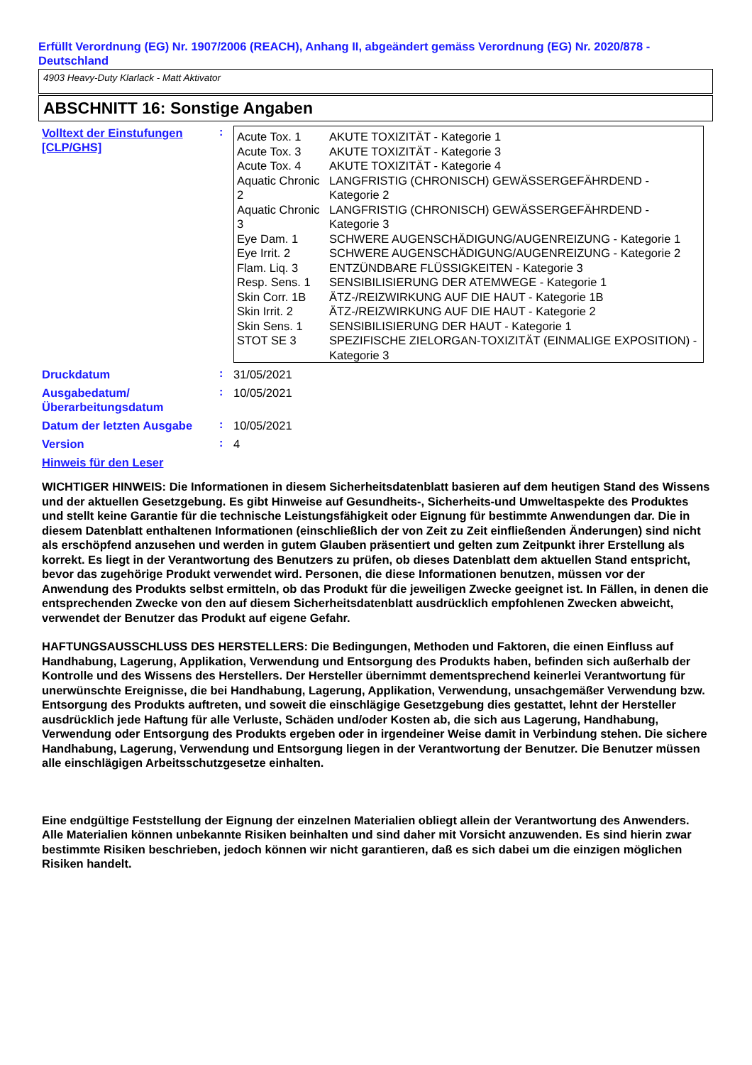Erfüllt Verordnung (EG) Nr. 1907/2006 (REACH), Anhang II, abgeändert gemäss Verordnung (EG) Nr. 2020/878 - Deutschland
4903 Heavy-Duty Klarlack - Matt Aktivator
ABSCHNITT 16: Sonstige Angaben
Volltext der Einstufungen [CLP/GHS]
:
| Acute Tox. 1 | AKUTE TOXIZITÄT - Kategorie 1 |
| Acute Tox. 3 | AKUTE TOXIZITÄT - Kategorie 3 |
| Acute Tox. 4 | AKUTE TOXIZITÄT - Kategorie 4 |
| Aquatic Chronic 2 | LANGFRISTIG (CHRONISCH) GEWÄSSERGEFÄHRDEND - Kategorie 2 |
| Aquatic Chronic 3 | LANGFRISTIG (CHRONISCH) GEWÄSSERGEFÄHRDEND - Kategorie 3 |
| Eye Dam. 1 | SCHWERE AUGENSCHÄDIGUNG/AUGENREIZUNG - Kategorie 1 |
| Eye Irrit. 2 | SCHWERE AUGENSCHÄDIGUNG/AUGENREIZUNG - Kategorie 2 |
| Flam. Liq. 3 | ENTZÜNDBARE FLÜSSIGKEITEN - Kategorie 3 |
| Resp. Sens. 1 | SENSIBILISIERUNG DER ATEMWEGE - Kategorie 1 |
| Skin Corr. 1B | ÄTZ-/REIZWIRKUNG AUF DIE HAUT - Kategorie 1B |
| Skin Irrit. 2 | ÄTZ-/REIZWIRKUNG AUF DIE HAUT - Kategorie 2 |
| Skin Sens. 1 | SENSIBILISIERUNG DER HAUT - Kategorie 1 |
| STOT SE 3 | SPEZIFISCHE ZIELORGAN-TOXIZITÄT (EINMALIGE EXPOSITION) - Kategorie 3 |
Druckdatum
:
31/05/2021
Ausgabedatum/ Überarbeitungsdatum
:
10/05/2021
Datum der letzten Ausgabe
:
10/05/2021
Version
:
4
Hinweis für den Leser
WICHTIGER HINWEIS: Die Informationen in diesem Sicherheitsdatenblatt basieren auf dem heutigen Stand des Wissens und der aktuellen Gesetzgebung. Es gibt Hinweise auf Gesundheits-, Sicherheits-und Umweltaspekte des Produktes und stellt keine Garantie für die technische Leistungsfähigkeit oder Eignung für bestimmte Anwendungen dar. Die in diesem Datenblatt enthaltenen Informationen (einschließlich der von Zeit zu Zeit einfließenden Änderungen) sind nicht als erschöpfend anzusehen und werden in gutem Glauben präsentiert und gelten zum Zeitpunkt ihrer Erstellung als korrekt. Es liegt in der Verantwortung des Benutzers zu prüfen, ob dieses Datenblatt dem aktuellen Stand entspricht, bevor das zugehörige Produkt verwendet wird. Personen, die diese Informationen benutzen, müssen vor der Anwendung des Produkts selbst ermitteln, ob das Produkt für die jeweiligen Zwecke geeignet ist. In Fällen, in denen die entsprechenden Zwecke von den auf diesem Sicherheitsdatenblatt ausdrücklich empfohlenen Zwecken abweicht, verwendet der Benutzer das Produkt auf eigene Gefahr.
HAFTUNGSAUSSCHLUSS DES HERSTELLERS: Die Bedingungen, Methoden und Faktoren, die einen Einfluss auf Handhabung, Lagerung, Applikation, Verwendung und Entsorgung des Produkts haben, befinden sich außerhalb der Kontrolle und des Wissens des Herstellers. Der Hersteller übernimmt dementsprechend keinerlei Verantwortung für unerwünschte Ereignisse, die bei Handhabung, Lagerung, Applikation, Verwendung, unsachgemäßer Verwendung bzw. Entsorgung des Produkts auftreten, und soweit die einschlägige Gesetzgebung dies gestattet, lehnt der Hersteller ausdrücklich jede Haftung für alle Verluste, Schäden und/oder Kosten ab, die sich aus Lagerung, Handhabung, Verwendung oder Entsorgung des Produkts ergeben oder in irgendeiner Weise damit in Verbindung stehen. Die sichere Handhabung, Lagerung, Verwendung und Entsorgung liegen in der Verantwortung der Benutzer. Die Benutzer müssen alle einschlägigen Arbeitsschutzgesetze einhalten.
Eine endgültige Feststellung der Eignung der einzelnen Materialien obliegt allein der Verantwortung des Anwenders. Alle Materialien können unbekannte Risiken beinhalten und sind daher mit Vorsicht anzuwenden. Es sind hierin zwar bestimmte Risiken beschrieben, jedoch können wir nicht garantieren, daß es sich dabei um die einzigen möglichen Risiken handelt.